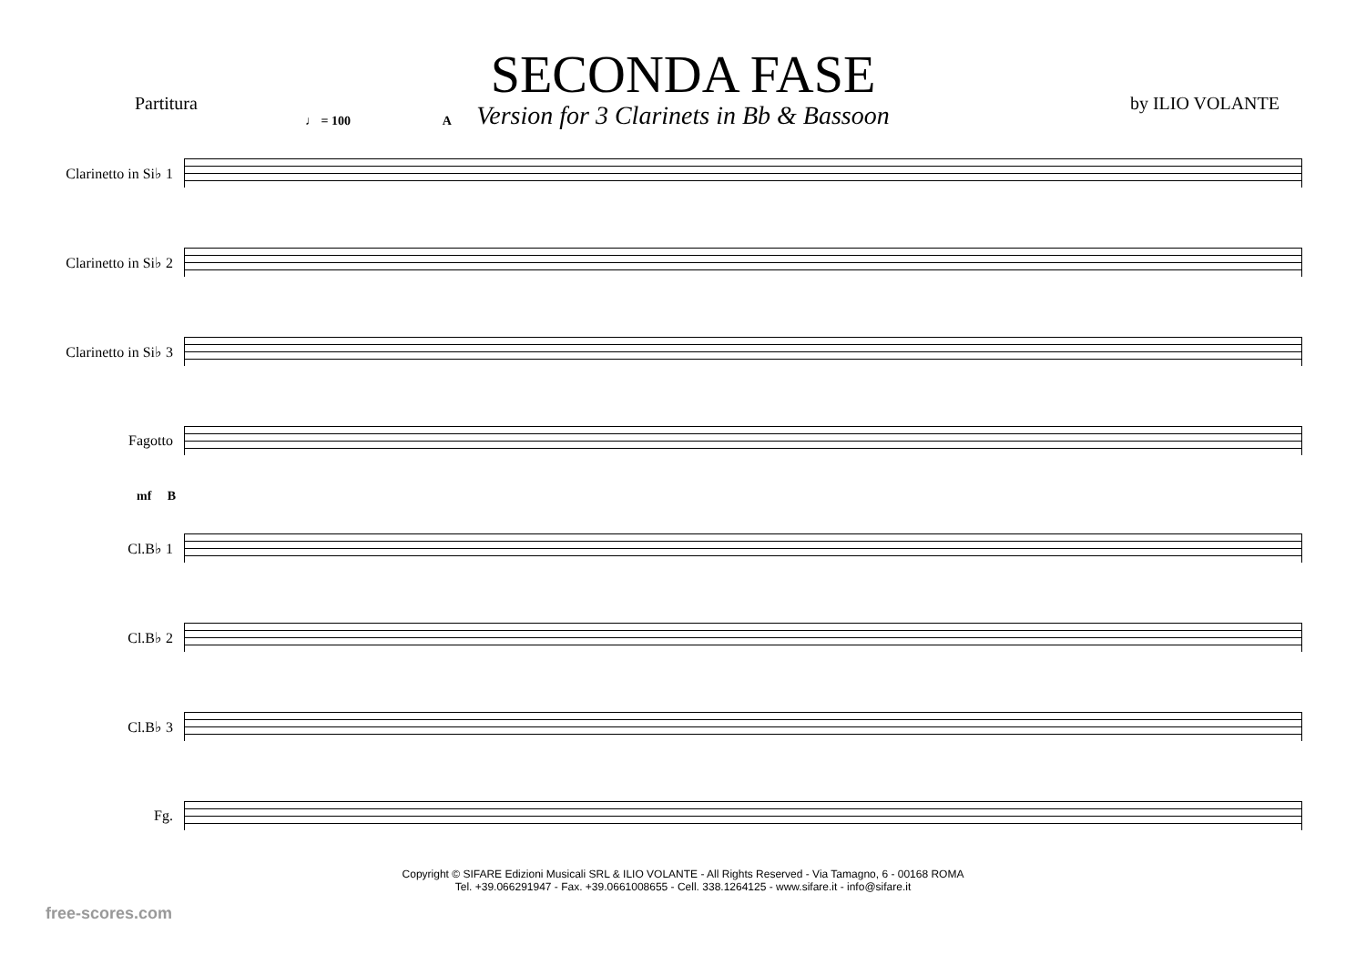SECONDA FASE
Version for 3 Clarinets in Bb & Bassoon
Partitura by ILIO VOLANTE
♩ = 100 A
Clarinetto in Si♭ 1
Clarinetto in Si♭ 2
Clarinetto in Si♭ 3
Fagotto
mf B
Cl.B♭ 1
Cl.B♭ 2
Cl.B♭ 3
Fg.
Copyright © SIFARE Edizioni Musicali SRL & ILIO VOLANTE - All Rights Reserved - Via Tamagno, 6 - 00168 ROMA
Tel. +39.066291947 - Fax. +39.0661008655 - Cell. 338.1264125 - www.sifare.it - info@sifare.it
free-scores.com